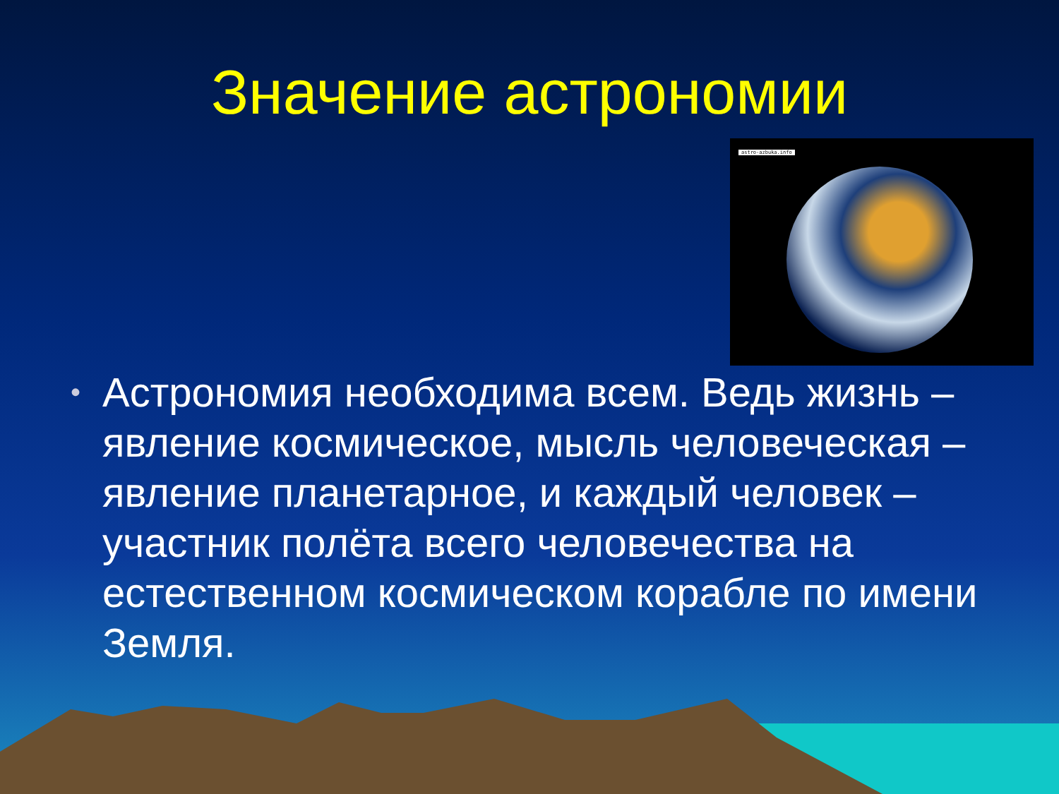Значение астрономии
astro-azbuka.info
• Астрономия необходима всем. Ведь жизнь – явление космическое, мысль человеческая – явление планетарное, и каждый человек – участник полёта всего человечества на естественном космическом корабле по имени Земля.